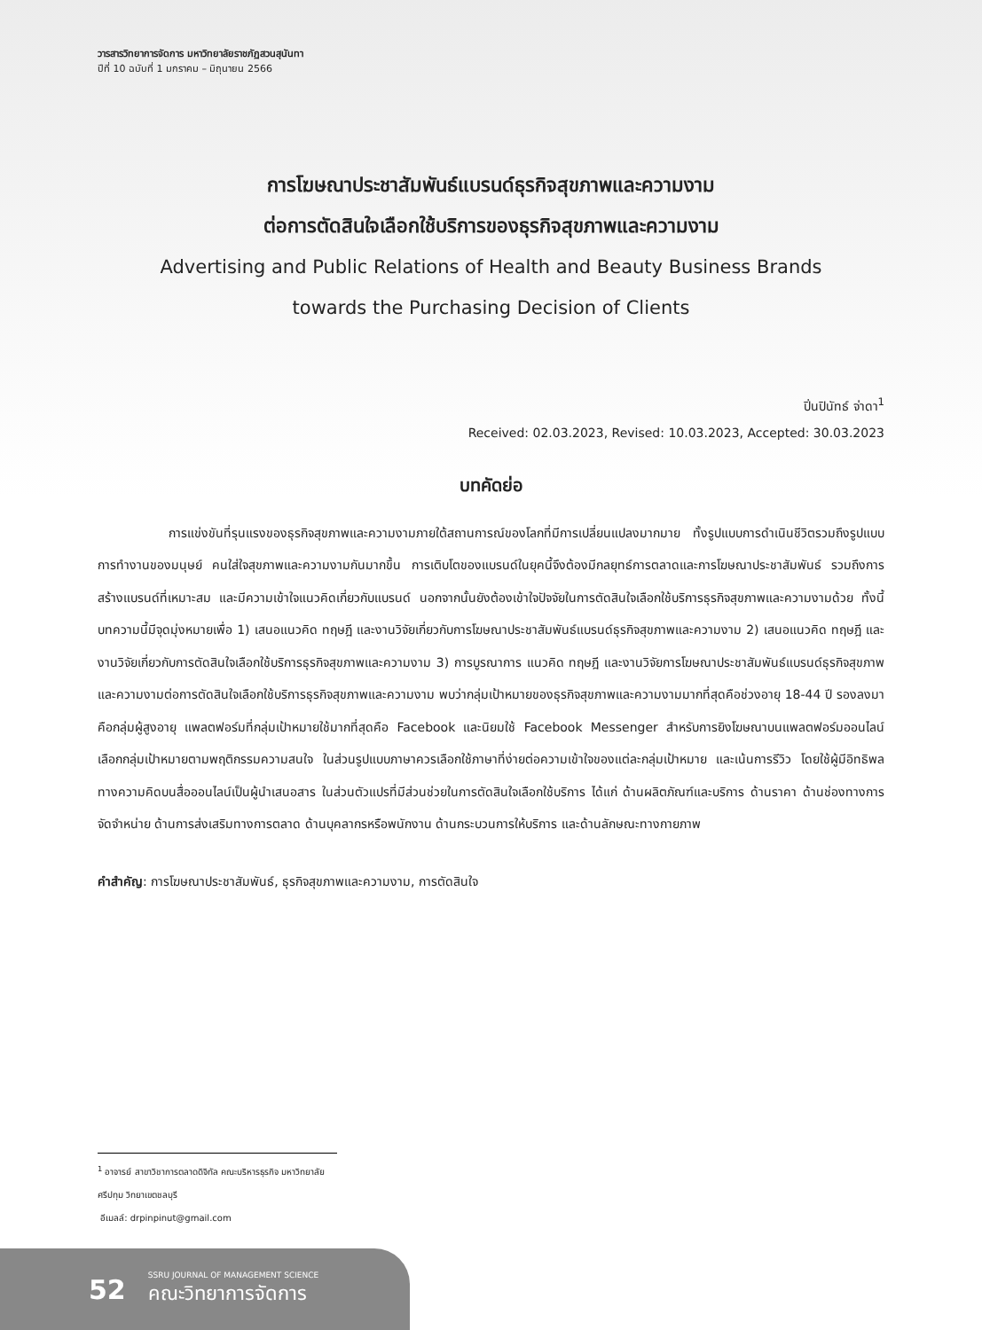วารสารวิทยาการจัดการ มหาวิทยาลัยราชภัฏสวนสุนันทา
ปีที่ 10 ฉบับที่ 1 มกราคม – มิถุนายน 2566
การโฆษณาประชาสัมพันธ์แบรนด์ธุรกิจสุขภาพและความงาม
ต่อการตัดสินใจเลือกใช้บริการของธุรกิจสุขภาพและความงาม
Advertising and Public Relations of Health and Beauty Business Brands
towards the Purchasing Decision of Clients
ปิ่นปินัทธ์ จ่าดา<sup>1</sup>
Received: 02.03.2023, Revised: 10.03.2023, Accepted: 30.03.2023
บทคัดย่อ
การแข่งขันที่รุนแรงของธุรกิจสุขภาพและความงามภายใต้สถานการณ์ของโลกที่มีการเปลี่ยนแปลงมากมาย ทั้งรูปแบบการดำเนินชีวิตรวมถึงรูปแบบการทำงานของมนุษย์ คนใส่ใจสุขภาพและความงามกันมากขึ้น การเติบโตของแบรนด์ในยุคนี้จึงต้องมีกลยุทธ์การตลาดและการโฆษณาประชาสัมพันธ์ รวมถึงการสร้างแบรนด์ที่เหมาะสม และมีความเข้าใจแนวคิดเกี่ยวกับแบรนด์ นอกจากนั้นยังต้องเข้าใจปัจจัยในการตัดสินใจเลือกใช้บริการธุรกิจสุขภาพและความงามด้วย ทั้งนี้บทความนี้มีจุดมุ่งหมายเพื่อ 1) เสนอแนวคิด ทฤษฎี และงานวิจัยเกี่ยวกับการโฆษณาประชาสัมพันธ์แบรนด์ธุรกิจสุขภาพและความงาม 2) เสนอแนวคิด ทฤษฎี และงานวิจัยเกี่ยวกับการตัดสินใจเลือกใช้บริการธุรกิจสุขภาพและความงาม 3) การบูรณาการ แนวคิด ทฤษฎี และงานวิจัยการโฆษณาประชาสัมพันธ์แบรนด์ธุรกิจสุขภาพและความงามต่อการตัดสินใจเลือกใช้บริการธุรกิจสุขภาพและความงาม พบว่ากลุ่มเป้าหมายของธุรกิจสุขภาพและความงามมากที่สุดคือช่วงอายุ 18-44 ปี รองลงมาคือกลุ่มผู้สูงอายุ แพลตฟอร์มที่กลุ่มเป้าหมายใช้มากที่สุดคือ Facebook และนิยมใช้ Facebook Messenger สำหรับการยิงโฆษณาบนแพลตฟอร์มออนไลน์ เลือกกลุ่มเป้าหมายตามพฤติกรรมความสนใจ ในส่วนรูปแบบภาษาควรเลือกใช้ภาษาที่ง่ายต่อความเข้าใจของแต่ละกลุ่มเป้าหมาย และเน้นการรีวิว โดยใช้ผู้มีอิทธิพลทางความคิดบนสื่อออนไลน์เป็นผู้นำเสนอสาร ในส่วนตัวแปรที่มีส่วนช่วยในการตัดสินใจเลือกใช้บริการ ได้แก่ ด้านผลิตภัณฑ์และบริการ ด้านราคา ด้านช่องทางการจัดจำหน่าย ด้านการส่งเสริมทางการตลาด ด้านบุคลากรหรือพนักงาน ด้านกระบวนการให้บริการ และด้านลักษณะทางกายภาพ
คำสำคัญ: การโฆษณาประชาสัมพันธ์, ธุรกิจสุขภาพและความงาม, การตัดสินใจ
<sup>1</sup> อาจารย์ สาขาวิชาการตลาดดิจิทัล คณะบริหารธุรกิจ มหาวิทยาลัยศรีปทุม วิทยาเขตชลบุรี
อีเมลล์: drpinpinut@gmail.com
52
SSRU JOURNAL OF MANAGEMENT SCIENCE
คณะวิทยาการจัดการ